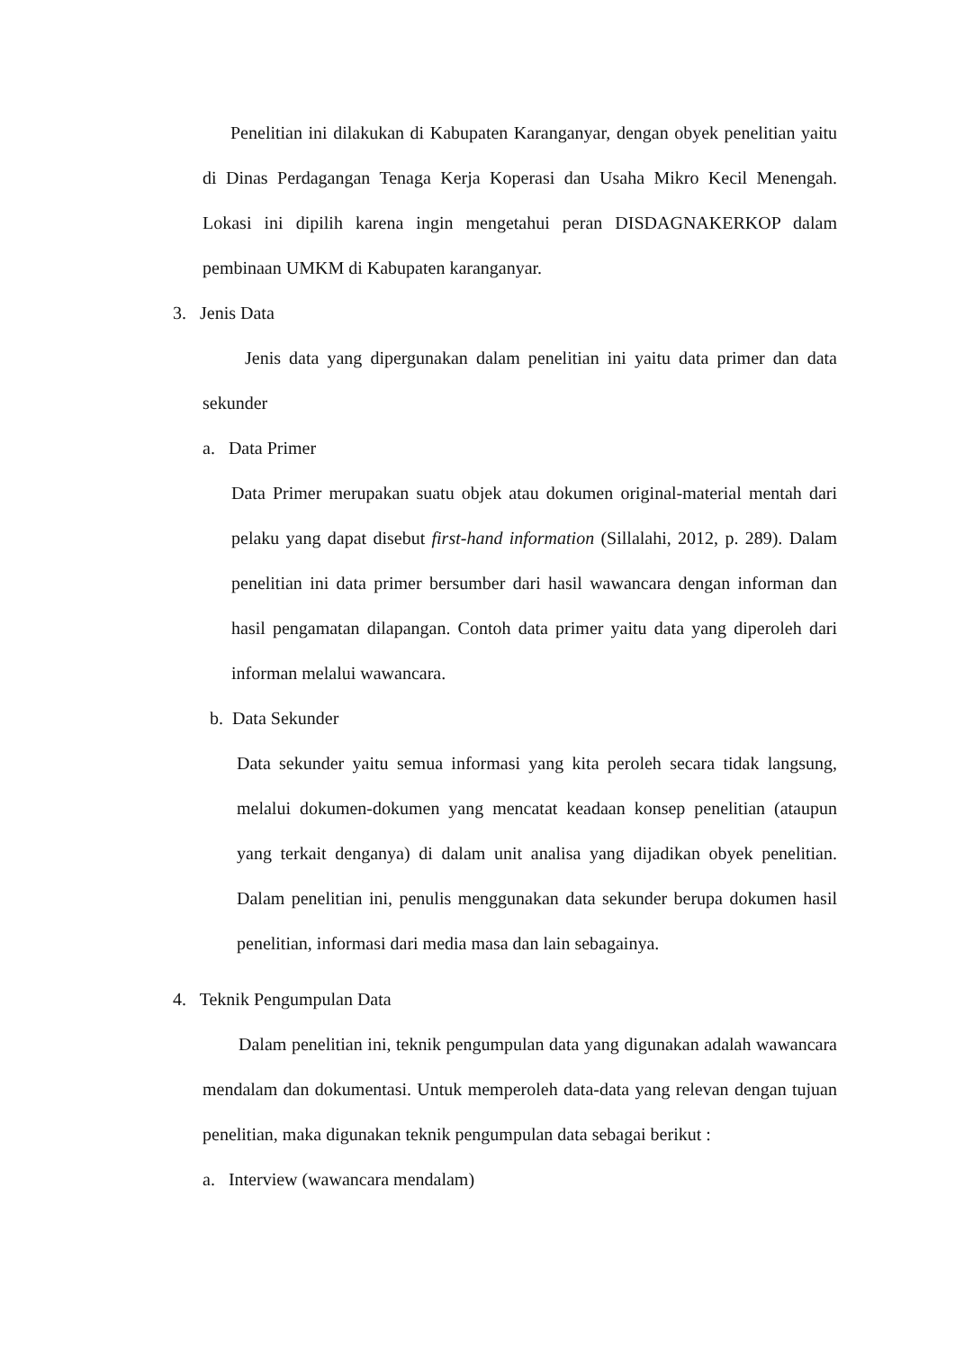Penelitian ini dilakukan di Kabupaten Karanganyar, dengan obyek penelitian yaitu di Dinas Perdagangan Tenaga Kerja Koperasi dan Usaha Mikro Kecil Menengah. Lokasi ini dipilih karena ingin mengetahui peran DISDAGNAKERKOP dalam pembinaan UMKM di Kabupaten karanganyar.
3. Jenis Data
Jenis data yang dipergunakan dalam penelitian ini yaitu data primer dan data sekunder
a. Data Primer
Data Primer merupakan suatu objek atau dokumen original-material mentah dari pelaku yang dapat disebut first-hand information (Sillalahi, 2012, p. 289). Dalam penelitian ini data primer bersumber dari hasil wawancara dengan informan dan hasil pengamatan dilapangan. Contoh data primer yaitu data yang diperoleh dari informan melalui wawancara.
b. Data Sekunder
Data sekunder yaitu semua informasi yang kita peroleh secara tidak langsung, melalui dokumen-dokumen yang mencatat keadaan konsep penelitian (ataupun yang terkait denganya) di dalam unit analisa yang dijadikan obyek penelitian. Dalam penelitian ini, penulis menggunakan data sekunder berupa dokumen hasil penelitian, informasi dari media masa dan lain sebagainya.
4. Teknik Pengumpulan Data
Dalam penelitian ini, teknik pengumpulan data yang digunakan adalah wawancara mendalam dan dokumentasi. Untuk memperoleh data-data yang relevan dengan tujuan penelitian, maka digunakan teknik pengumpulan data sebagai berikut :
a. Interview (wawancara mendalam)